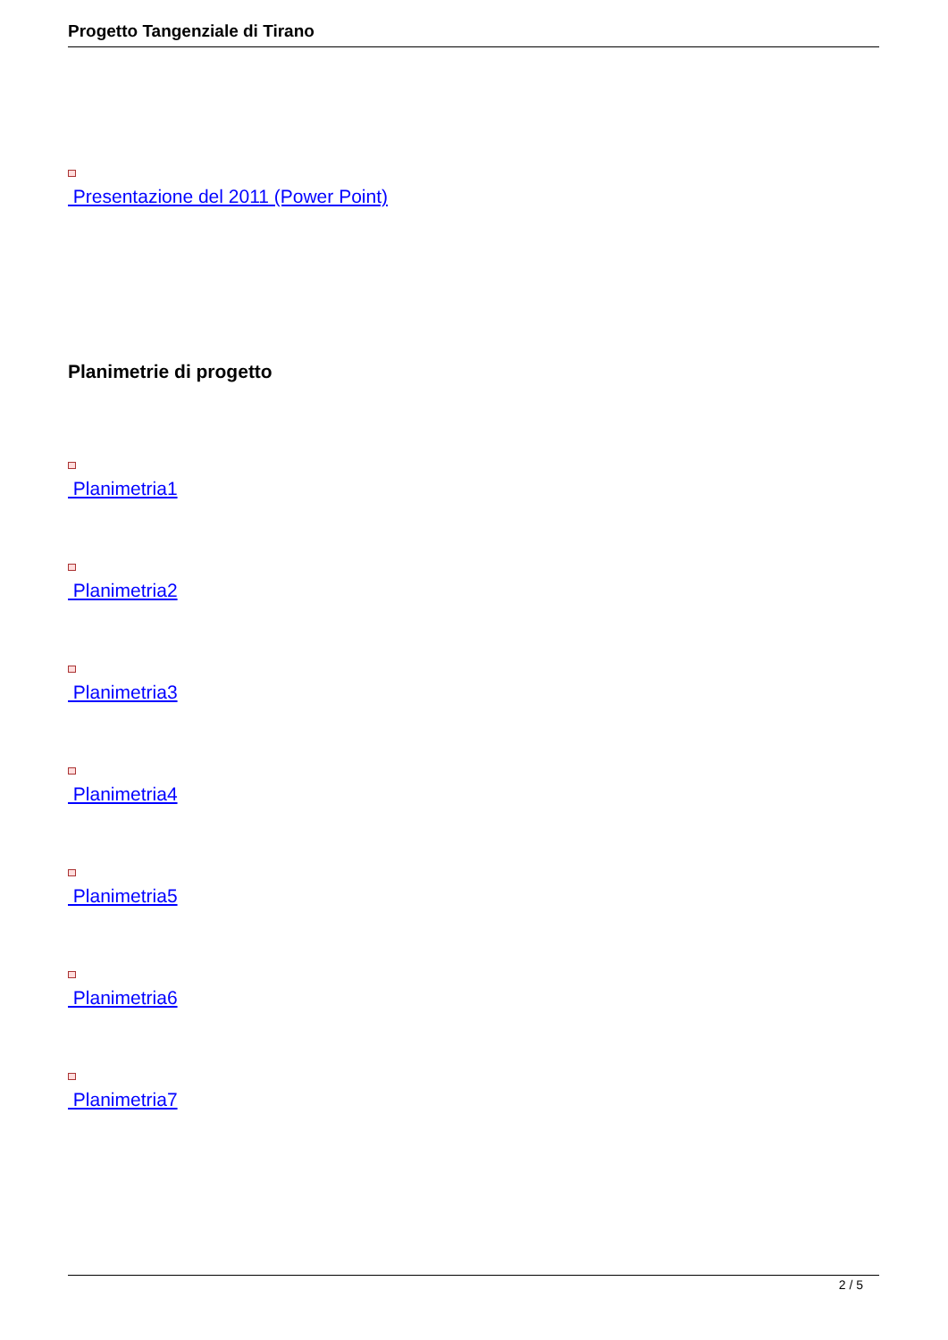Progetto Tangenziale di Tirano
Presentazione del 2011 (Power Point)
Planimetrie di progetto
Planimetria1
Planimetria2
Planimetria3
Planimetria4
Planimetria5
Planimetria6
Planimetria7
2 / 5